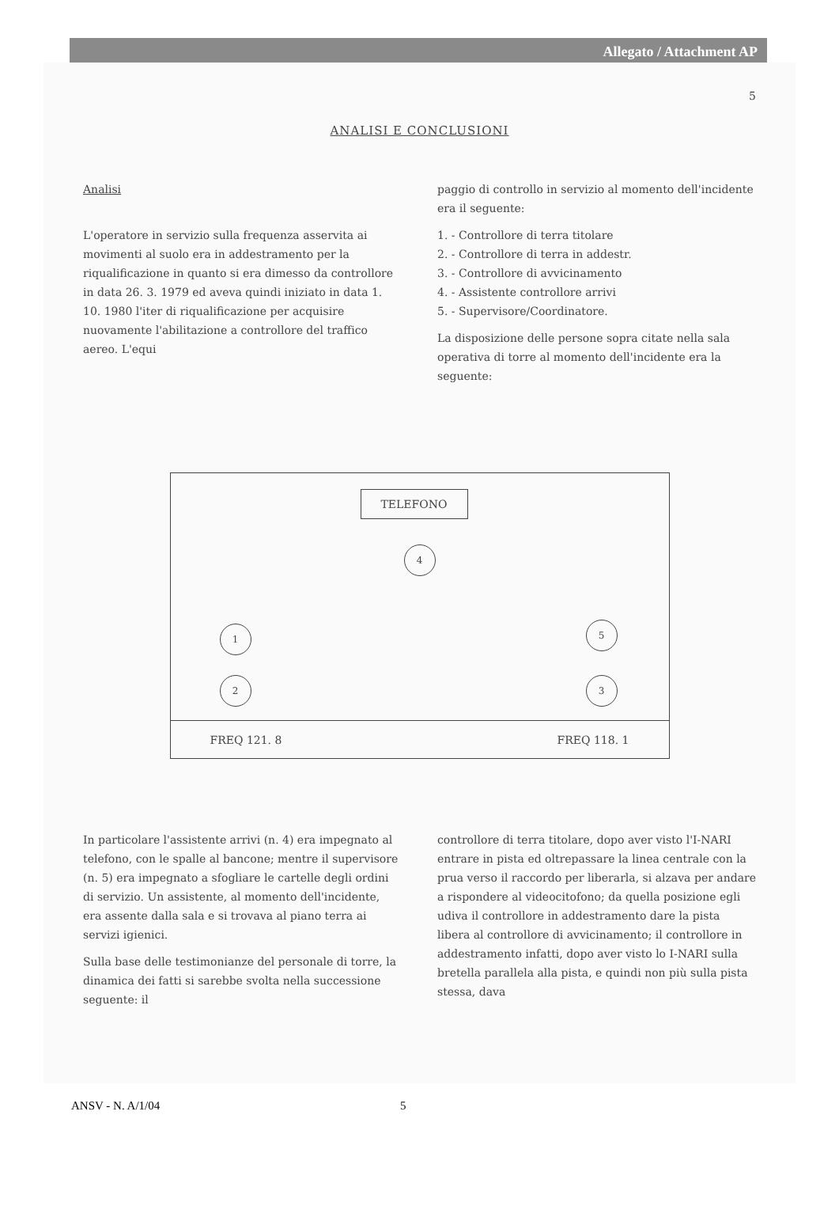Allegato / Attachment AP
5
ANALISI E CONCLUSIONI
Analisi
L'operatore in servizio sulla frequenza asservita ai movimenti al suolo era in addestramento per la riqualificazione in quanto si era dimesso da controllore in data 26. 3. 1979 ed aveva quindi iniziato in data 1. 10. 1980 l'iter di riqualificazione per acquisire nuovamente l'abilitazione a controllore del traffico aereo. L'equi
paggio di controllo in servizio al momento dell'incidente era il seguente:
1. - Controllore di terra titolare
2. - Controllore di terra in addestr.
3. - Controllore di avvicinamento
4. - Assistente controllore arrivi
5. - Supervisore/Coordinatore.
La disposizione delle persone sopra citate nella sala operativa di torre al momento dell'incidente era la seguente:
TELEFONO
4
1 5
2 3
FREQ 121. 8 FREQ 118. 1
In particolare l'assistente arrivi (n. 4) era impegnato al telefono, con le spalle al bancone; mentre il supervisore (n. 5) era impegnato a sfogliare le cartelle degli ordini di servizio. Un assistente, al momento dell'incidente, era assente dalla sala e si trovava al piano terra ai servizi igienici.
Sulla base delle testimonianze del personale di torre, la dinamica dei fatti si sarebbe svolta nella successione seguente: il
controllore di terra titolare, dopo aver visto l'I-NARI entrare in pista ed oltrepassare la linea centrale con la prua verso il raccordo per liberarla, si alzava per andare a rispondere al videocitofono; da quella posizione egli udiva il controllore in addestramento dare la pista libera al controllore di avvicinamento; il controllore in addestramento infatti, dopo aver visto lo I-NARI sulla bretella parallela alla pista, e quindi non più sulla pista stessa, dava
ANSV - N. A/1/04 5